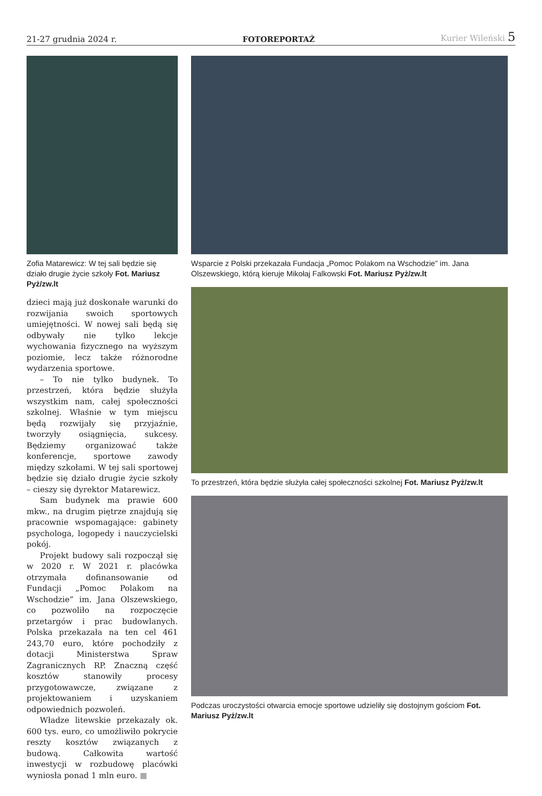21-27 grudnia 2024 r. FOTOREPORTAŻ Kurier Wileński 5
Zofia Matarewicz: W tej sali będzie się działo drugie życie szkoły Fot. Mariusz Pyż/zw.lt
dzieci mają już doskonałe warunki do rozwijania swoich sportowych umiejętności. W nowej sali będą się odbywały nie tylko lekcje wychowania fizycznego na wyższym poziomie, lecz także różnorodne wydarzenia sportowe.
– To nie tylko budynek. To przestrzeń, która będzie służyła wszystkim nam, całej społeczności szkolnej. Właśnie w tym miejscu będą rozwijały się przyjaźnie, tworzyły osiągnięcia, sukcesy. Będziemy organizować także konferencje, sportowe zawody między szkołami. W tej sali sportowej będzie się działo drugie życie szkoły – cieszy się dyrektor Matarewicz.
Sam budynek ma prawie 600 mkw., na drugim piętrze znajdują się pracownie wspomagające: gabinety psychologa, logopedy i nauczycielski pokój.
Projekt budowy sali rozpoczął się w 2020 r. W 2021 r. placówka otrzymała dofinansowanie od Fundacji „Pomoc Polakom na Wschodzie” im. Jana Olszewskiego, co pozwoliło na rozpoczęcie przetargów i prac budowlanych. Polska przekazała na ten cel 461 243,70 euro, które pochodziły z dotacji Ministerstwa Spraw Zagranicznych RP. Znaczną część kosztów stanowiły procesy przygotowawcze, związane z projektowaniem i uzyskaniem odpowiednich pozwoleń.
Władze litewskie przekazały ok. 600 tys. euro, co umożliwiło pokrycie reszty kosztów związanych z budową. Całkowita wartość inwestycji w rozbudowę placówki wyniosła ponad 1 mln euro. ■
Wsparcie z Polski przekazała Fundacja „Pomoc Polakom na Wschodzie” im. Jana Olszewskiego, którą kieruje Mikołaj Falkowski Fot. Mariusz Pyż/zw.lt
To przestrzeń, która będzie służyła całej społeczności szkolnej Fot. Mariusz Pyż/zw.lt
Podczas uroczystości otwarcia emocje sportowe udzieliły się dostojnym gościom Fot. Mariusz Pyż/zw.lt